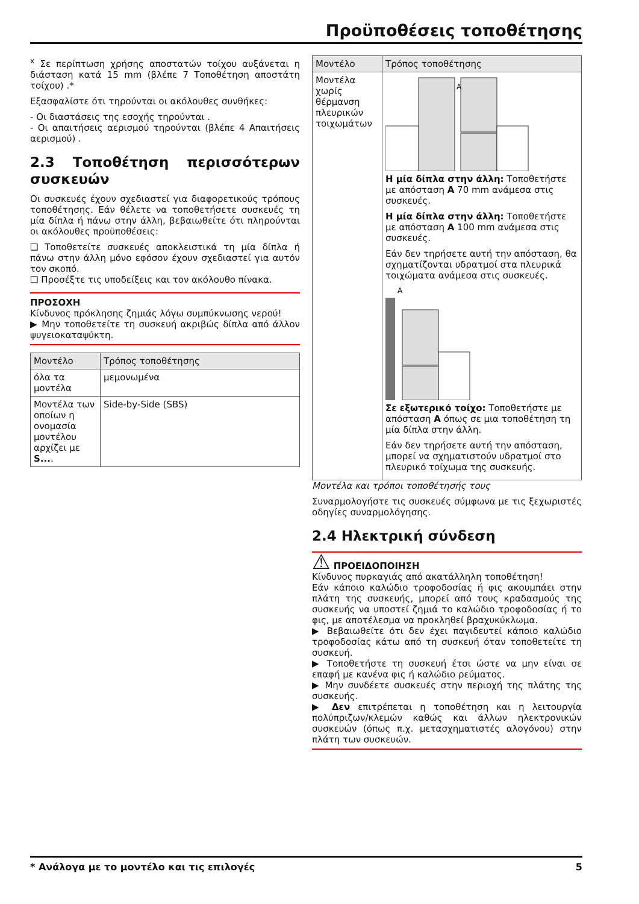Προϋποθέσεις τοποθέτησης
<sup>x</sup> Σε περίπτωση χρήσης αποστατών τοίχου αυξάνεται η διάσταση κατά 15 mm (βλέπε 7 Τοποθέτηση αποστάτη τοίχου) .*
Εξασφαλίστε ότι τηρούνται οι ακόλουθες συνθήκες:
- Οι διαστάσεις της εσοχής τηρούνται .
- Οι απαιτήσεις αερισμού τηρούνται (βλέπε 4 Απαιτήσεις αερισμού) .
2.3 Τοποθέτηση περισσότερων συσκευών
Οι συσκευές έχουν σχεδιαστεί για διαφορετικούς τρόπους τοποθέτησης. Εάν θέλετε να τοποθετήσετε συσκευές τη μία δίπλα ή πάνω στην άλλη, βεβαιωθείτε ότι πληρούνται οι ακόλουθες προϋποθέσεις:
❑ Τοποθετείτε συσκευές αποκλειστικά τη μία δίπλα ή πάνω στην άλλη μόνο εφόσον έχουν σχεδιαστεί για αυτόν τον σκοπό.
❑ Προσέξτε τις υποδείξεις και τον ακόλουθο πίνακα.
ΠΡΟΣΟΧΗ
Κίνδυνος πρόκλησης ζημιάς λόγω συμπύκνωσης νερού!
▶ Μην τοποθετείτε τη συσκευή ακριβώς δίπλα από άλλον ψυγειοκαταψύκτη.
| Μοντέλο | Τρόπος τοποθέτησης |
| --- | --- |
| όλα τα μοντέλα | μεμονωμένα |
| Μοντέλα των οποίων η ονομασία μοντέλου αρχίζει με S... . | Side-by-Side (SBS) |
| Μοντέλο | Τρόπος τοποθέτησης |
| --- | --- |
| Μοντέλα χωρίς θέρμανση πλευρικών τοιχωμάτων | A Η μία δίπλα στην άλλη: Τοποθετήστε με απόσταση A 70 mm ανάμεσα στις συσκευές. Η μία δίπλα στην άλλη: Τοποθετήστε με απόσταση A 100 mm ανάμεσα στις συσκευές. Εάν δεν τηρήσετε αυτή την απόσταση, θα σχηματίζονται υδρατμοί στα πλευρικά τοιχώματα ανάμεσα στις συσκευές. A Σε εξωτερικό τοίχο: Τοποθετήστε με απόσταση A όπως σε μια τοποθέτηση τη μία δίπλα στην άλλη. Εάν δεν τηρήσετε αυτή την απόσταση, μπορεί να σχηματιστούν υδρατμοί στο πλευρικό τοίχωμα της συσκευής. |
Μοντέλα και τρόποι τοποθέτησής τους
Συναρμολογήστε τις συσκευές σύμφωνα με τις ξεχωριστές οδηγίες συναρμολόγησης.
2.4 Ηλεκτρική σύνδεση
⚠ ΠΡΟΕΙΔΟΠΟΙΗΣΗ
Κίνδυνος πυρκαγιάς από ακατάλληλη τοποθέτηση!
Εάν κάποιο καλώδιο τροφοδοσίας ή φις ακουμπάει στην πλάτη της συσκευής, μπορεί από τους κραδασμούς της συσκευής να υποστεί ζημιά το καλώδιο τροφοδοσίας ή το φις, με αποτέλεσμα να προκληθεί βραχυκύκλωμα.
▶ Βεβαιωθείτε ότι δεν έχει παγιδευτεί κάποιο καλώδιο τροφοδοσίας κάτω από τη συσκευή όταν τοποθετείτε τη συσκευή.
▶ Τοποθετήστε τη συσκευή έτσι ώστε να μην είναι σε επαφή με κανένα φις ή καλώδιο ρεύματος.
▶ Μην συνδέετε συσκευές στην περιοχή της πλάτης της συσκευής.
▶ Δεν επιτρέπεται η τοποθέτηση και η λειτουργία πολύπριζων/κλεμών καθώς και άλλων ηλεκτρονικών συσκευών (όπως π.χ. μετασχηματιστές αλογόνου) στην πλάτη των συσκευών.
* Ανάλογα με το μοντέλο και τις επιλογές 5